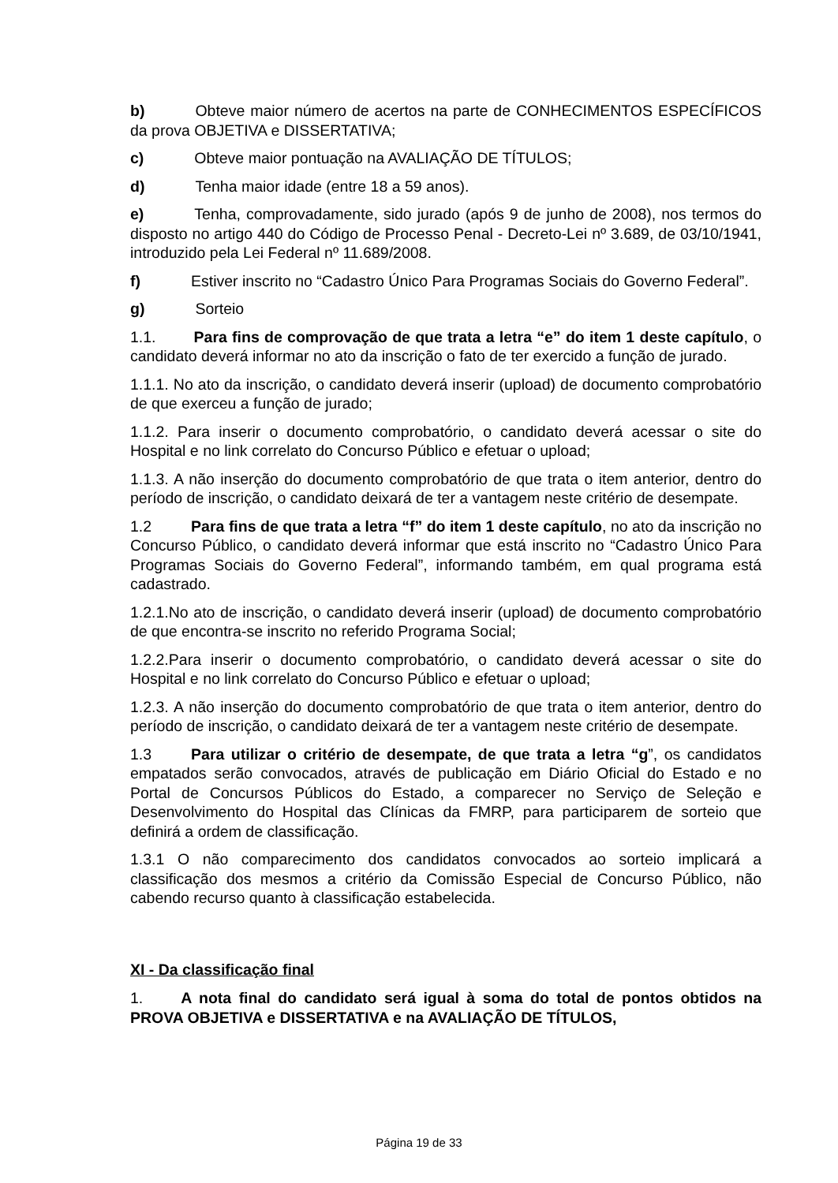b) Obteve maior número de acertos na parte de CONHECIMENTOS ESPECÍFICOS da prova OBJETIVA e DISSERTATIVA;
c) Obteve maior pontuação na AVALIAÇÃO DE TÍTULOS;
d) Tenha maior idade (entre 18 a 59 anos).
e) Tenha, comprovadamente, sido jurado (após 9 de junho de 2008), nos termos do disposto no artigo 440 do Código de Processo Penal - Decreto-Lei nº 3.689, de 03/10/1941, introduzido pela Lei Federal nº 11.689/2008.
f) Estiver inscrito no “Cadastro Único Para Programas Sociais do Governo Federal”.
g) Sorteio
1.1. Para fins de comprovação de que trata a letra “e” do item 1 deste capítulo, o candidato deverá informar no ato da inscrição o fato de ter exercido a função de jurado.
1.1.1. No ato da inscrição, o candidato deverá inserir (upload) de documento comprobatório de que exerceu a função de jurado;
1.1.2. Para inserir o documento comprobatório, o candidato deverá acessar o site do Hospital e no link correlato do Concurso Público e efetuar o upload;
1.1.3. A não inserção do documento comprobatório de que trata o item anterior, dentro do período de inscrição, o candidato deixará de ter a vantagem neste critério de desempate.
1.2 Para fins de que trata a letra “f” do item 1 deste capítulo, no ato da inscrição no Concurso Público, o candidato deverá informar que está inscrito no “Cadastro Único Para Programas Sociais do Governo Federal”, informando também, em qual programa está cadastrado.
1.2.1.No ato de inscrição, o candidato deverá inserir (upload) de documento comprobatório de que encontra-se inscrito no referido Programa Social;
1.2.2.Para inserir o documento comprobatório, o candidato deverá acessar o site do Hospital e no link correlato do Concurso Público e efetuar o upload;
1.2.3. A não inserção do documento comprobatório de que trata o item anterior, dentro do período de inscrição, o candidato deixará de ter a vantagem neste critério de desempate.
1.3 Para utilizar o critério de desempate, de que trata a letra “g”, os candidatos empatados serão convocados, através de publicação em Diário Oficial do Estado e no Portal de Concursos Públicos do Estado, a comparecer no Serviço de Seleção e Desenvolvimento do Hospital das Clínicas da FMRP, para participarem de sorteio que definirá a ordem de classificação.
1.3.1 O não comparecimento dos candidatos convocados ao sorteio implicará a classificação dos mesmos a critério da Comissão Especial de Concurso Público, não cabendo recurso quanto à classificação estabelecida.
XI - Da classificação final
1. A nota final do candidato será igual à soma do total de pontos obtidos na PROVA OBJETIVA e DISSERTATIVA e na AVALIAÇÃO DE TÍTULOS,
Página 19 de 33